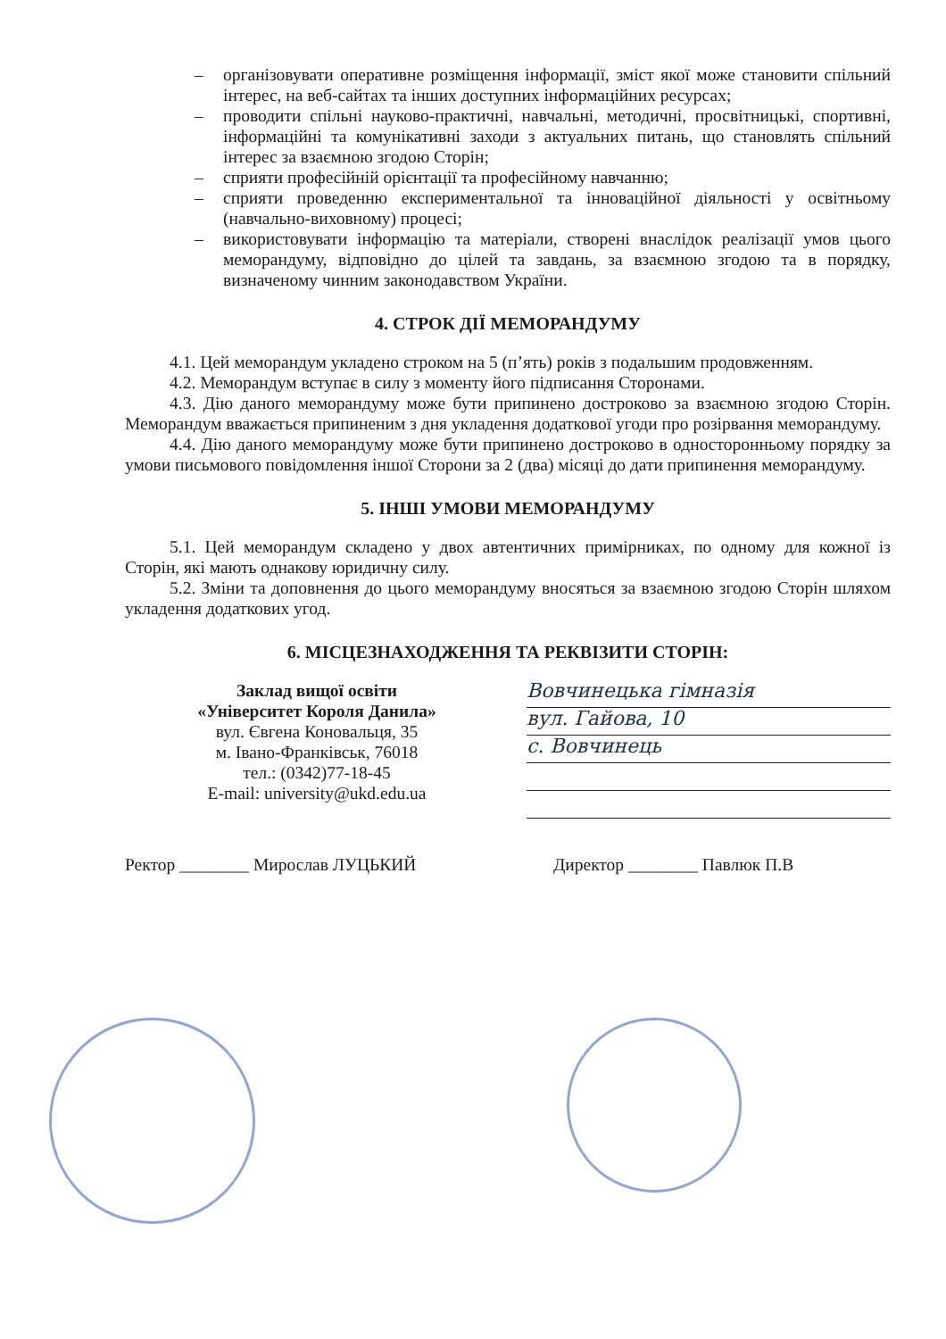– організовувати оперативне розміщення інформації, зміст якої може становити спільний інтерес, на веб-сайтах та інших доступних інформаційних ресурсах;
– проводити спільні науково-практичні, навчальні, методичні, просвітницькі, спортивні, інформаційні та комунікативні заходи з актуальних питань, що становлять спільний інтерес за взаємною згодою Сторін;
– сприяти професійній орієнтації та професійному навчанню;
– сприяти проведенню експериментальної та інноваційної діяльності у освітньому (навчально-виховному) процесі;
– використовувати інформацію та матеріали, створені внаслідок реалізації умов цього меморандуму, відповідно до цілей та завдань, за взаємною згодою та в порядку, визначеному чинним законодавством України.
4. СТРОК ДІЇ МЕМОРАНДУМУ
4.1. Цей меморандум укладено строком на 5 (п’ять) років з подальшим продовженням.
4.2. Меморандум вступає в силу з моменту його підписання Сторонами.
4.3. Дію даного меморандуму може бути припинено достроково за взаємною згодою Сторін. Меморандум вважається припиненим з дня укладення додаткової угоди про розірвання меморандуму.
4.4. Дію даного меморандуму може бути припинено достроково в односторонньому порядку за умови письмового повідомлення іншої Сторони за 2 (два) місяці до дати припинення меморандуму.
5. ІНШІ УМОВИ МЕМОРАНДУМУ
5.1. Цей меморандум складено у двох автентичних примірниках, по одному для кожної із Сторін, які мають однакову юридичну силу.
5.2. Зміни та доповнення до цього меморандуму вносяться за взаємною згодою Сторін шляхом укладення додаткових угод.
6. МІСЦЕЗНАХОДЖЕННЯ ТА РЕКВІЗИТИ СТОРІН:
Заклад вищої освіти
«Університет Короля Данила»
вул. Євгена Коновальця, 35
м. Івано-Франківськ, 76018
тел.: (0342)77-18-45
E-mail: university@ukd.edu.ua
Вовчинецька гімназія
вул. Гайова, 10
с. Вовчинець
Ректор ________ Мирослав ЛУЦЬКИЙ Директор ________ Павлюк П.В